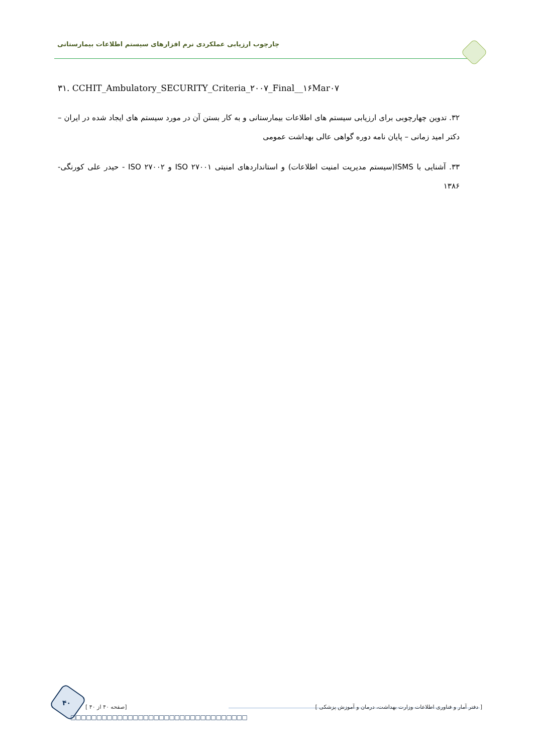چارچوب ارزیابی عملکردی نرم افزارهای سیستم اطلاعات بیمارستانی
۳۱. CCHIT_Ambulatory_SECURITY_Criteria_۲۰۰۷_Final__۱۶Mar۰۷
۳۲. تدوین چهارچوبی برای ارزیابی سیستم های اطلاعات بیمارستانی و به کار بستن آن در مورد سیستم های ایجاد شده در ایران – دکتر امید زمانی – پایان نامه دوره گواهی عالی بهداشت عمومی
۳۳. آشنایی با ISMS(سیستم مدیریت امنیت اطلاعات) و استانداردهای امنیتی ISO ۲۷۰۰۱ و ISO ۲۷۰۰۲ - حیدر علی کورنگی- ۱۳۸۶
۴۰
[ صفحه ۴۰ از ۴۰] [ دفتر آمار و فناوری اطلاعات وزارت بهداشت، درمان و آموزش پزشکی ]
□□□□□□□□□□□□□□□□□□□□□□□□□□□□□□□□□□